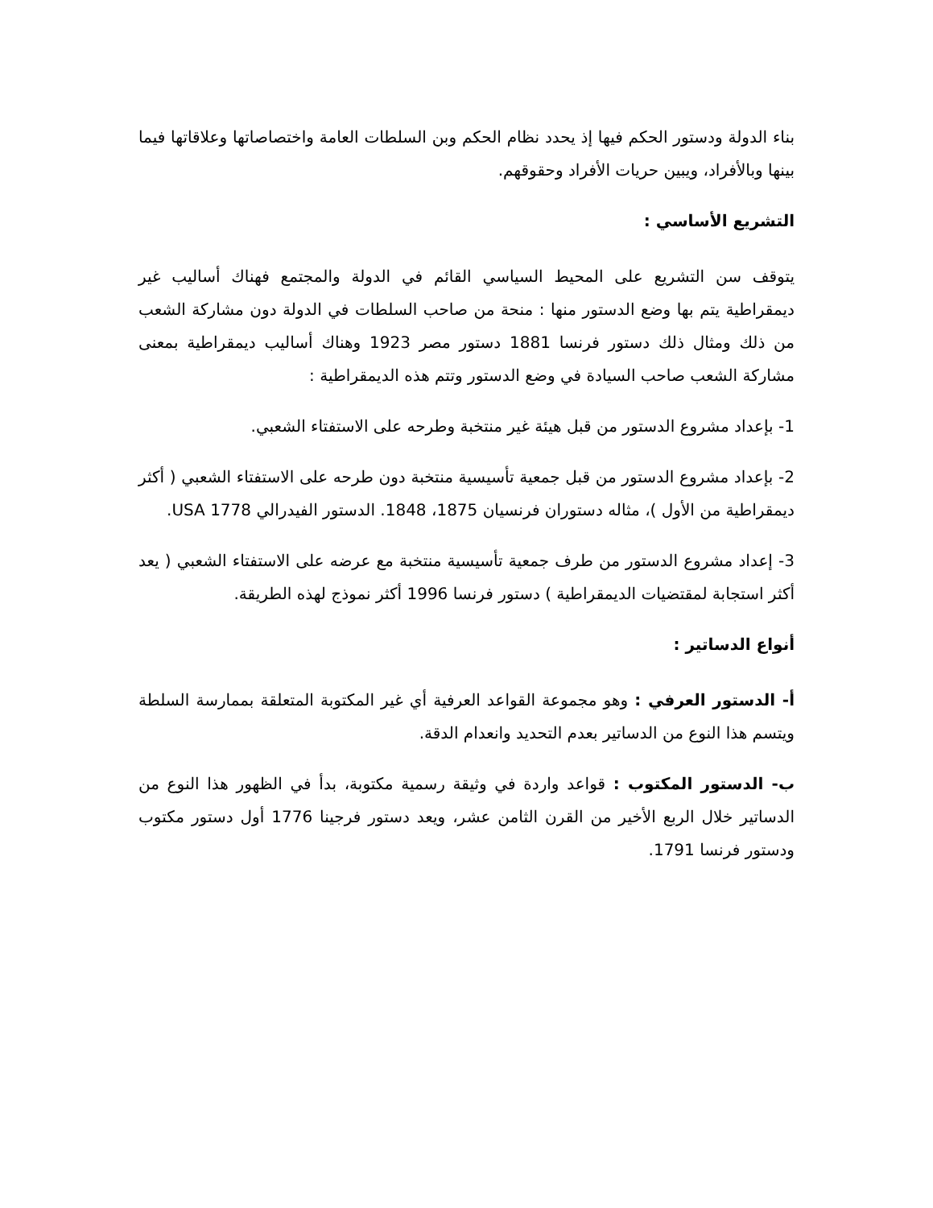بناء الدولة ودستور الحكم فيها إذ يحدد نظام الحكم وبن السلطات العامة واختصاصاتها وعلاقاتها فيما بينها وبالأفراد، ويبين حريات الأفراد وحقوقهم.
التشريع الأساسي :
يتوقف سن التشريع على المحيط السياسي القائم في الدولة والمجتمع فهناك أساليب غير ديمقراطية يتم بها وضع الدستور منها : منحة من صاحب السلطات في الدولة دون مشاركة الشعب من ذلك ومثال ذلك دستور فرنسا 1881 دستور مصر 1923 وهناك أساليب ديمقراطية بمعنى مشاركة الشعب صاحب السيادة في وضع الدستور وتتم هذه الديمقراطية :
1- بإعداد مشروع الدستور من قبل هيئة غير منتخبة وطرحه على الاستفتاء الشعبي.
2- بإعداد مشروع الدستور من قبل جمعية تأسيسية منتخبة دون طرحه على الاستفتاء الشعبي ( أكثر ديمقراطية من الأول )، مثاله دستوران فرنسيان 1875، 1848. الدستور الفيدرالي USA 1778.
3- إعداد مشروع الدستور من طرف جمعية تأسيسية منتخبة مع عرضه على الاستفتاء الشعبي ( يعد أكثر استجابة لمقتضيات الديمقراطية ) دستور فرنسا 1996 أكثر نموذج لهذه الطريقة.
أنواع الدساتير :
أ- الدستور العرفي : وهو مجموعة القواعد العرفية أي غير المكتوبة المتعلقة بممارسة السلطة ويتسم هذا النوع من الدساتير بعدم التحديد وانعدام الدقة.
ب- الدستور المكتوب : قواعد واردة في وثيقة رسمية مكتوبة، بدأ في الظهور هذا النوع من الدساتير خلال الربع الأخير من القرن الثامن عشر، ويعد دستور فرجينا 1776 أول دستور مكتوب ودستور فرنسا 1791.